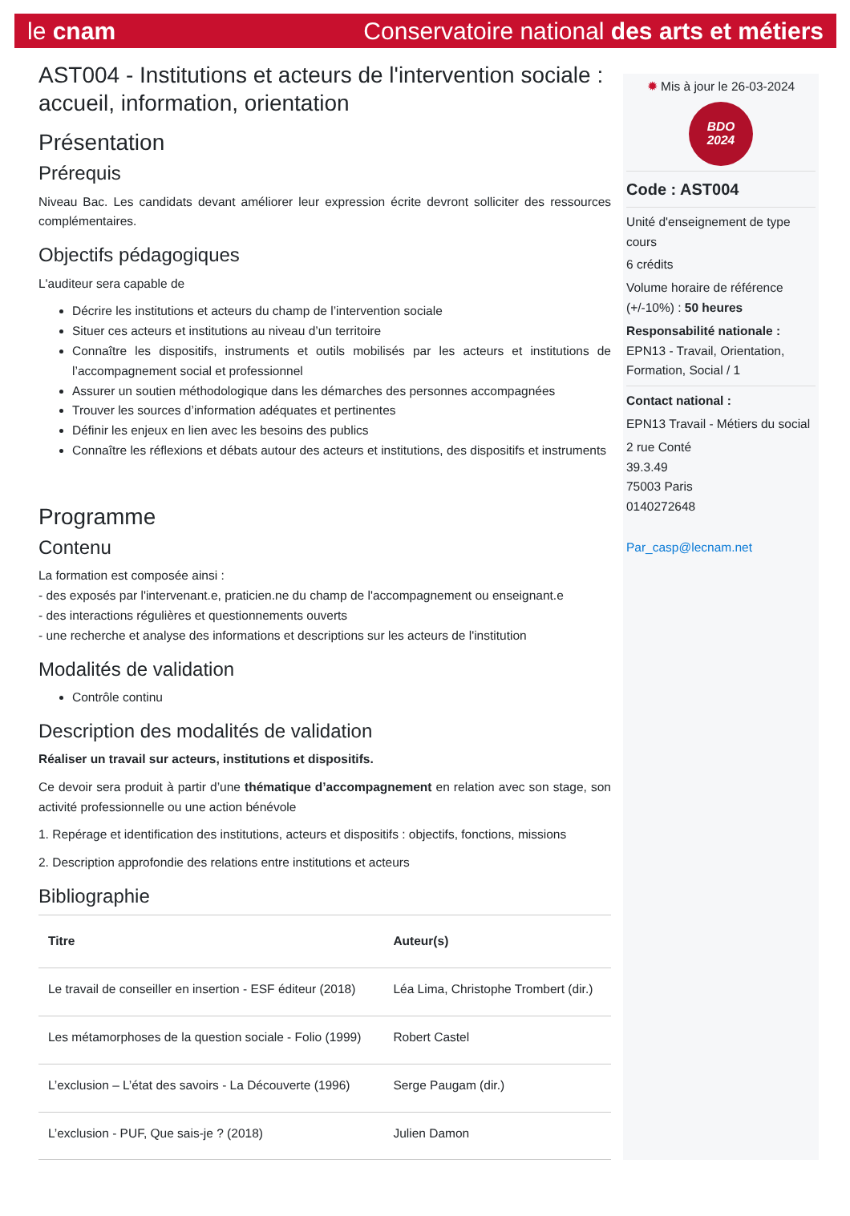le cnam Conservatoire national des arts et métiers
AST004 - Institutions et acteurs de l'intervention sociale : accueil, information, orientation
Présentation
Prérequis
Niveau Bac. Les candidats devant améliorer leur expression écrite devront solliciter des ressources complémentaires.
Objectifs pédagogiques
L'auditeur sera capable de
Décrire les institutions et acteurs du champ de l’intervention sociale
Situer ces acteurs et institutions au niveau d’un territoire
Connaître les dispositifs, instruments et outils mobilisés par les acteurs et institutions de l’accompagnement social et professionnel
Assurer un soutien méthodologique dans les démarches des personnes accompagnées
Trouver les sources d’information adéquates et pertinentes
Définir les enjeux en lien avec les besoins des publics
Connaître les réflexions et débats autour des acteurs et institutions, des dispositifs et instruments
Programme
Contenu
La formation est composée ainsi :
- des exposés par l'intervenant.e, praticien.ne du champ de l'accompagnement ou enseignant.e
- des interactions régulières et questionnements ouverts
- une recherche et analyse des informations et descriptions sur les acteurs de l'institution
Modalités de validation
Contrôle continu
Description des modalités de validation
Réaliser un travail sur acteurs, institutions et dispositifs.
Ce devoir sera produit à partir d’une thématique d’accompagnement en relation avec son stage, son activité professionnelle ou une action bénévole
1. Repérage et identification des institutions, acteurs et dispositifs : objectifs, fonctions, missions
2. Description approfondie des relations entre institutions et acteurs
Bibliographie
| Titre | Auteur(s) |
| --- | --- |
| Le travail de conseiller en insertion - ESF éditeur (2018) | Léa Lima, Christophe Trombert (dir.) |
| Les métamorphoses de la question sociale - Folio (1999) | Robert Castel |
| L’exclusion – L’état des savoirs - La Découverte (1996) | Serge Paugam (dir.) |
| L’exclusion - PUF, Que sais-je ? (2018) | Julien Damon |
✹ Mis à jour le 26-03-2024
BDO
2024
Code : AST004
Unité d'enseignement de type cours
6 crédits
Volume horaire de référence (+/-10%) : 50 heures
Responsabilité nationale :
EPN13 - Travail, Orientation, Formation, Social / 1
Contact national :
EPN13 Travail - Métiers du social
2 rue Conté
39.3.49
75003 Paris
0140272648
Par_casp@lecnam.net